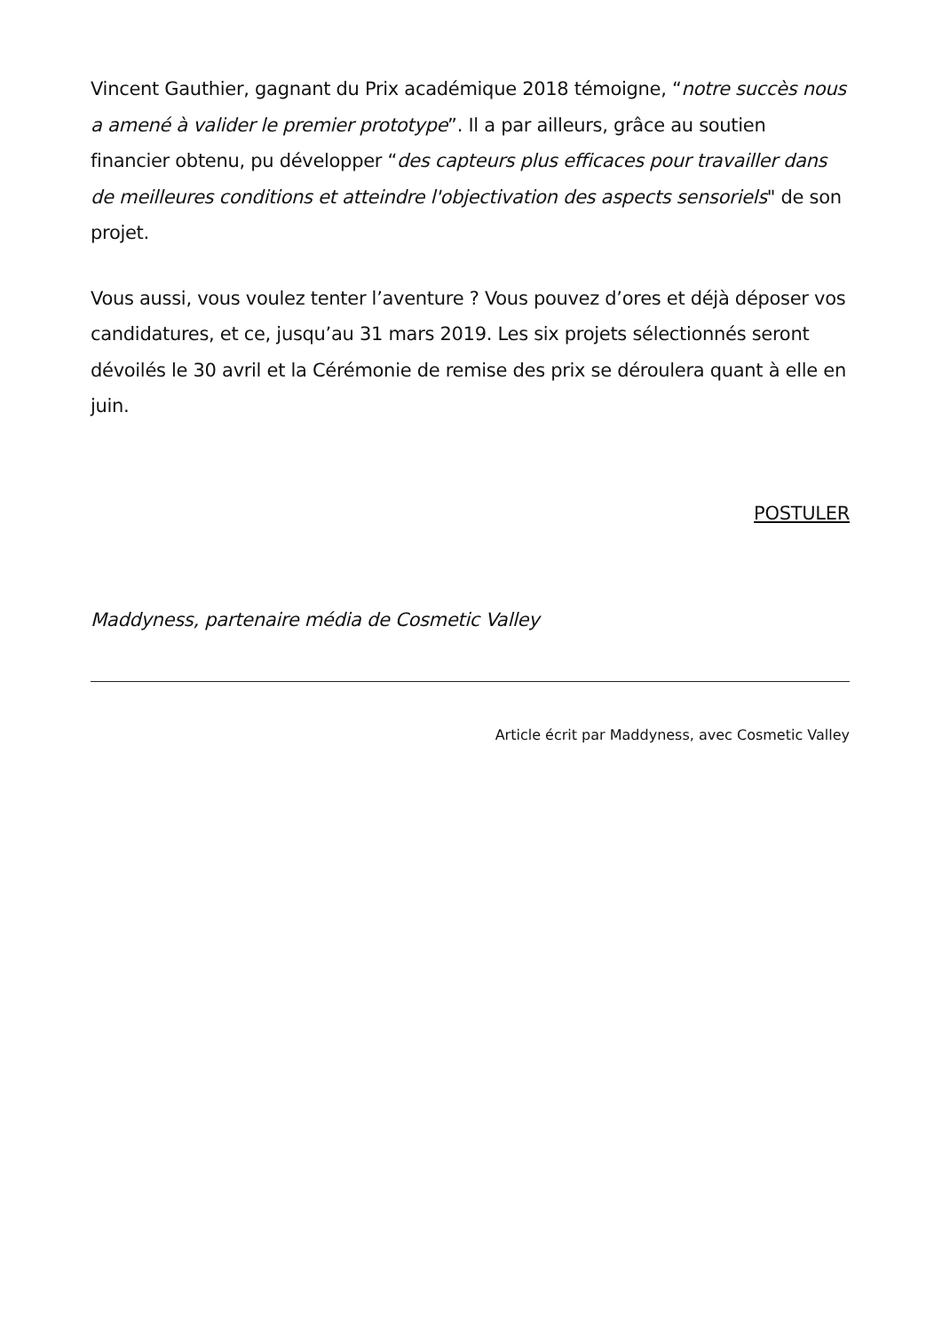Vincent Gauthier, gagnant du Prix académique 2018 témoigne, “notre succès nous a amené à valider le premier prototype”. Il a par ailleurs, grâce au soutien financier obtenu, pu développer “des capteurs plus efficaces pour travailler dans de meilleures conditions et atteindre l'objectivation des aspects sensoriels" de son projet.
Vous aussi, vous voulez tenter l’aventure ? Vous pouvez d’ores et déjà déposer vos candidatures, et ce, jusqu’au 31 mars 2019. Les six projets sélectionnés seront dévoilés le 30 avril et la Cérémonie de remise des prix se déroulera quant à elle en juin.
POSTULER
Maddyness, partenaire média de Cosmetic Valley
Article écrit par Maddyness, avec Cosmetic Valley